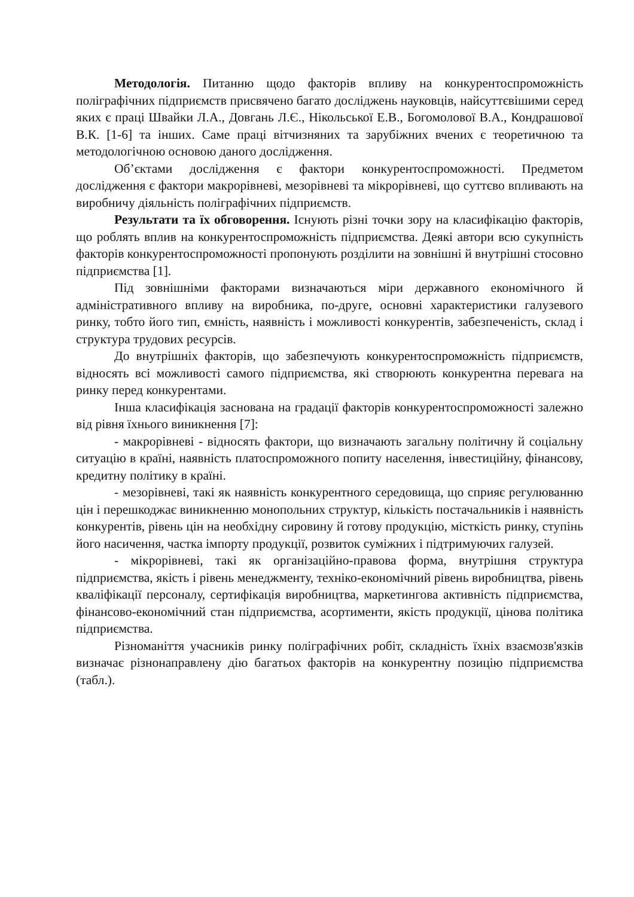Методологія. Питанню щодо факторів впливу на конкурентоспроможність поліграфічних підприємств присвячено багато досліджень науковців, найсуттєвішими серед яких є праці Швайки Л.А., Довгань Л.Є., Нікольської Е.В., Богомолової В.А., Кондрашової В.К. [1-6] та інших. Саме праці вітчизняних та зарубіжних вчених є теоретичною та методологічною основою даного дослідження.
Об’єктами дослідження є фактори конкурентоспроможності. Предметом дослідження є фактори макрорівневі, мезорівневі та мікрорівневі, що суттєво впливають на виробничу діяльність поліграфічних підприємств.
Результати та їх обговорення. Існують різні точки зору на класифікацію факторів, що роблять вплив на конкурентоспроможність підприємства. Деякі автори всю сукупність факторів конкурентоспроможності пропонують розділити на зовнішні й внутрішні стосовно підприємства [1].
Під зовнішніми факторами визначаються міри державного економічного й адміністративного впливу на виробника, по-друге, основні характеристики галузевого ринку, тобто його тип, ємність, наявність і можливості конкурентів, забезпеченість, склад і структура трудових ресурсів.
До внутрішніх факторів, що забезпечують конкурентоспроможність підприємств, відносять всі можливості самого підприємства, які створюють конкурентна перевага на ринку перед конкурентами.
Інша класифікація заснована на градації факторів конкурентоспроможності залежно від рівня їхнього виникнення [7]:
- макрорівневі - відносять фактори, що визначають загальну політичну й соціальну ситуацію в країні, наявність платоспроможного попиту населення, інвестиційну, фінансову, кредитну політику в країні.
- мезорівневі, такі як наявність конкурентного середовища, що сприяє регулюванню цін і перешкоджає виникненню монопольних структур, кількість постачальників і наявність конкурентів, рівень цін на необхідну сировину й готову продукцію, місткість ринку, ступінь його насичення, частка імпорту продукції, розвиток суміжних і підтримуючих галузей.
- мікрорівневі, такі як організаційно-правова форма, внутрішня структура підприємства, якість і рівень менеджменту, техніко-економічний рівень виробництва, рівень кваліфікації персоналу, сертифікація виробництва, маркетингова активність підприємства, фінансово-економічний стан підприємства, асортименти, якість продукції, цінова політика підприємства.
Різноманіття учасників ринку поліграфічних робіт, складність їхніх взаємозв'язків визначає різнонаправлену дію багатьох факторів на конкурентну позицію підприємства (табл.).